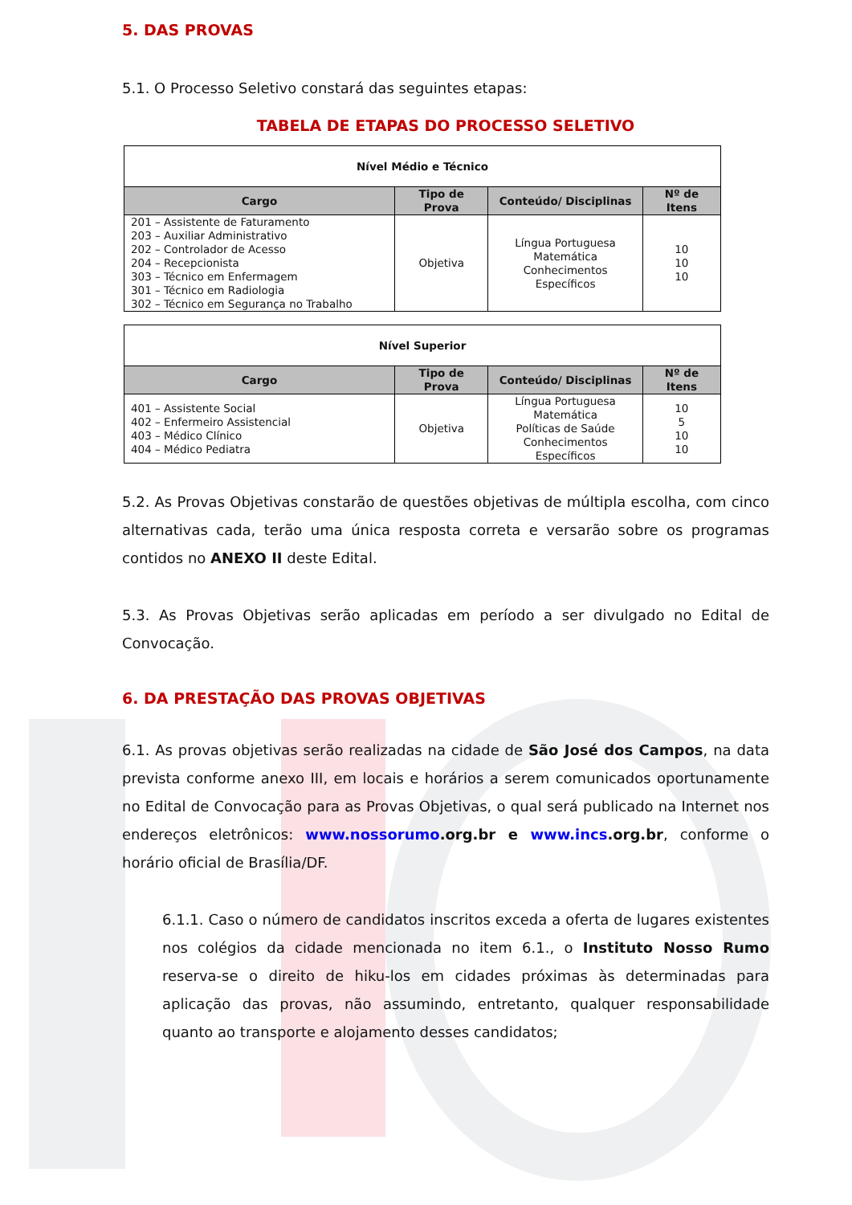5. DAS PROVAS
5.1. O Processo Seletivo constará das seguintes etapas:
TABELA DE ETAPAS DO PROCESSO SELETIVO
| Nível Médio e Técnico | | | |
| --- | --- | --- | --- |
| Cargo | Tipo de Prova | Conteúdo/ Disciplinas | Nº de Itens |
| 201 – Assistente de Faturamento 203 – Auxiliar Administrativo 202 – Controlador de Acesso 204 – Recepcionista 303 – Técnico em Enfermagem 301 – Técnico em Radiologia 302 – Técnico em Segurança no Trabalho | Objetiva | Língua Portuguesa Matemática Conhecimentos Específicos | 10 10 10 |
| Nível Superior | | | |
| --- | --- | --- | --- |
| Cargo | Tipo de Prova | Conteúdo/ Disciplinas | Nº de Itens |
| 401 – Assistente Social 402 – Enfermeiro Assistencial 403 – Médico Clínico 404 – Médico Pediatra | Objetiva | Língua Portuguesa Matemática Políticas de Saúde Conhecimentos Específicos | 10 5 10 10 |
5.2. As Provas Objetivas constarão de questões objetivas de múltipla escolha, com cinco alternativas cada, terão uma única resposta correta e versarão sobre os programas contidos no ANEXO II deste Edital.
5.3. As Provas Objetivas serão aplicadas em período a ser divulgado no Edital de Convocação.
6. DA PRESTAÇÃO DAS PROVAS OBJETIVAS
6.1. As provas objetivas serão realizadas na cidade de São José dos Campos, na data prevista conforme anexo III, em locais e horários a serem comunicados oportunamente no Edital de Convocação para as Provas Objetivas, o qual será publicado na Internet nos endereços eletrônicos: www.nossorumo.org.br e www.incs.org.br, conforme o horário oficial de Brasília/DF.
6.1.1. Caso o número de candidatos inscritos exceda a oferta de lugares existentes nos colégios da cidade mencionada no item 6.1., o Instituto Nosso Rumo reserva-se o direito de hiku-los em cidades próximas às determinadas para aplicação das provas, não assumindo, entretanto, qualquer responsabilidade quanto ao transporte e alojamento desses candidatos;